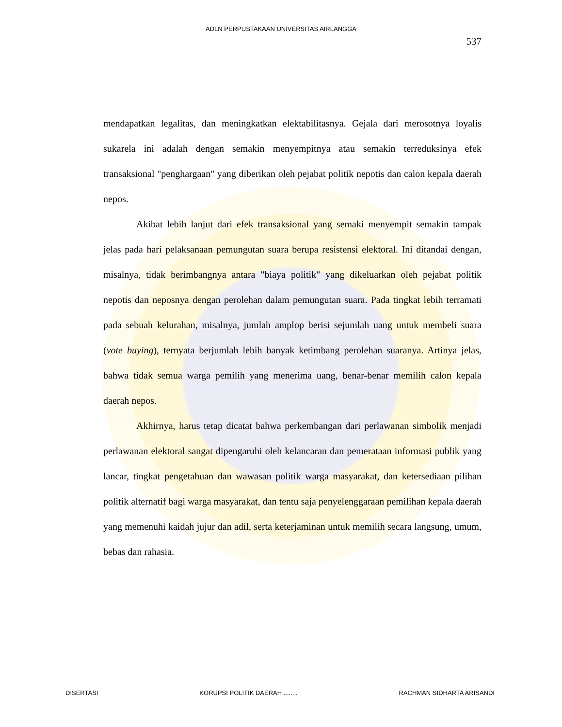ADLN PERPUSTAKAAN UNIVERSITAS AIRLANGGA
537
mendapatkan legalitas, dan meningkatkan elektabilitasnya. Gejala dari merosotnya loyalis sukarela ini adalah dengan semakin menyempitnya atau semakin terreduksinya efek transaksional "penghargaan" yang diberikan oleh pejabat politik nepotis dan calon kepala daerah nepos.
Akibat lebih lanjut dari efek transaksional yang semaki menyempit semakin tampak jelas pada hari pelaksanaan pemungutan suara berupa resistensi elektoral. Ini ditandai dengan, misalnya, tidak berimbangnya antara "biaya politik" yang dikeluarkan oleh pejabat politik nepotis dan neposnya dengan perolehan dalam pemungutan suara. Pada tingkat lebih terramati pada sebuah kelurahan, misalnya, jumlah amplop berisi sejumlah uang untuk membeli suara (vote buying), ternyata berjumlah lebih banyak ketimbang perolehan suaranya. Artinya jelas, bahwa tidak semua warga pemilih yang menerima uang, benar-benar memilih calon kepala daerah nepos.
Akhirnya, harus tetap dicatat bahwa perkembangan dari perlawanan simbolik menjadi perlawanan elektoral sangat dipengaruhi oleh kelancaran dan pemerataan informasi publik yang lancar, tingkat pengetahuan dan wawasan politik warga masyarakat, dan ketersediaan pilihan politik alternatif bagi warga masyarakat, dan tentu saja penyelenggaraan pemilihan kepala daerah yang memenuhi kaidah jujur dan adil, serta keterjaminan untuk memilih secara langsung, umum, bebas dan rahasia.
DISERTASI KORUPSI POLITIK DAERAH ........ RACHMAN SIDHARTA ARISANDI